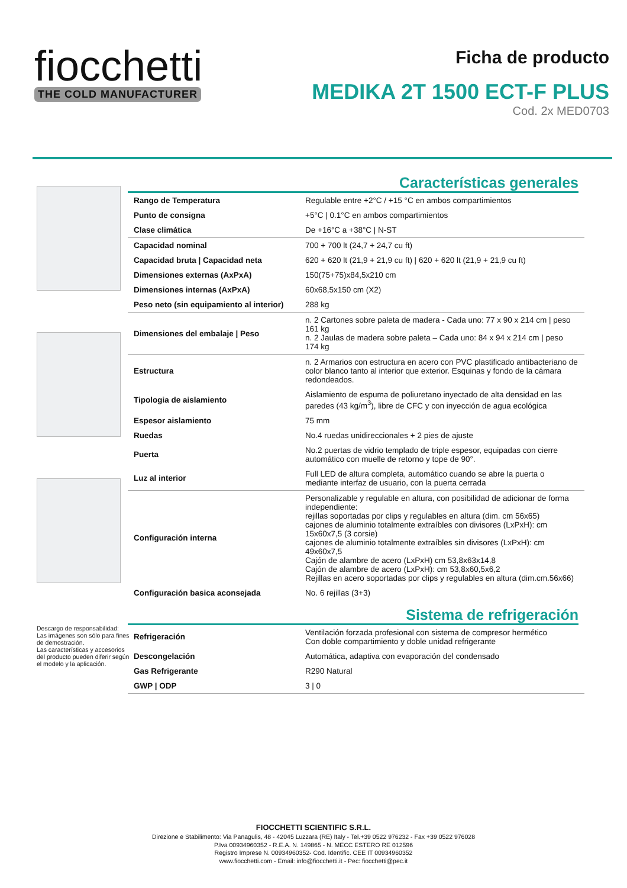fiocchetti
THE COLD MANUFACTURER
Ficha de producto
MEDIKA 2T 1500 ECT-F PLUS
Cod. 2x MED0703
Descargo de responsabilidad:
Las imágenes son sólo para fines de demostración.
Las características y accesorios del producto pueden diferir según el modelo y la aplicación.
Características generales
| Rango de Temperatura | Regulable entre +2°C / +15 °C en ambos compartimientos |
| Punto de consigna | +5°C / 0.1°C en ambos compartimientos |
| Clase climática | De +16°C a +38°C / N-ST |
| Capacidad nominal | 700 + 700 lt (24,7 + 24,7 cu ft) |
| Capacidad bruta / Capacidad neta | 620 + 620 lt (21,9 + 21,9 cu ft) / 620 + 620 lt (21,9 + 21,9 cu ft) |
| Dimensiones externas (AxPxA) | 150(75+75)x84,5x210 cm |
| Dimensiones internas (AxPxA) | 60x68,5x150 cm (X2) |
| Peso neto (sin equipamiento al interior) | 288 kg |
| Dimensiones del embalaje / Peso | n. 2 Cartones sobre paleta de madera - Cada uno: 77 x 90 x 214 cm / peso 161 kg n. 2 Jaulas de madera sobre paleta – Cada uno: 84 x 94 x 214 cm / peso 174 kg |
| Estructura | n. 2 Armarios con estructura en acero con PVC plastificado antibacteriano de color blanco tanto al interior que exterior. Esquinas y fondo de la cámara redondeados. |
| Tipologia de aislamiento | Aislamiento de espuma de poliuretano inyectado de alta densidad en las paredes (43 kg/m<sup>3</sup>), libre de CFC y con inyección de agua ecológica |
| Espesor aislamiento | 75 mm |
| Ruedas | No.4 ruedas unidireccionales + 2 pies de ajuste |
| Puerta | No.2 puertas de vidrio templado de triple espesor, equipadas con cierre automático con muelle de retorno y tope de 90°. |
| Luz al interior | Full LED de altura completa, automático cuando se abre la puerta o mediante interfaz de usuario, con la puerta cerrada |
| Configuración interna | Personalizable y regulable en altura, con posibilidad de adicionar de forma independiente: rejillas soportadas por clips y regulables en altura (dim. cm 56x65) cajones de aluminio totalmente extraíbles con divisores (LxPxH): cm 15x60x7,5 (3 corsie) cajones de aluminio totalmente extraíbles sin divisores (LxPxH): cm 49x60x7,5 Cajón de alambre de acero (LxPxH) cm 53,8x63x14,8 Cajón de alambre de acero (LxPxH): cm 53,8x60,5x6,2 Rejillas en acero soportadas por clips y regulables en altura (dim.cm.56x66) |
| Configuración basica aconsejada | No. 6 rejillas (3+3) |
Sistema de refrigeración
| Refrigeración | Ventilación forzada profesional con sistema de compresor hermético Con doble compartimiento y doble unidad refrigerante |
| Descongelación | Automática, adaptiva con evaporación del condensado |
| Gas Refrigerante | R290 Natural |
| GWP / ODP | 3 / 0 |
FIOCCHETTI SCIENTIFIC S.R.L.
Direzione e Stabilimento: Via Panagulis, 48 - 42045 Luzzara (RE) Italy - Tel.+39 0522 976232 - Fax +39 0522 976028
P.Iva 00934960352 - R.E.A. N. 149865 - N. MECC ESTERO RE 012596
Registro Imprese N. 00934960352- Cod. Identific. CEE IT 00934960352
www.fiocchetti.com - Email: info@fiocchetti.it - Pec: fiocchetti@pec.it